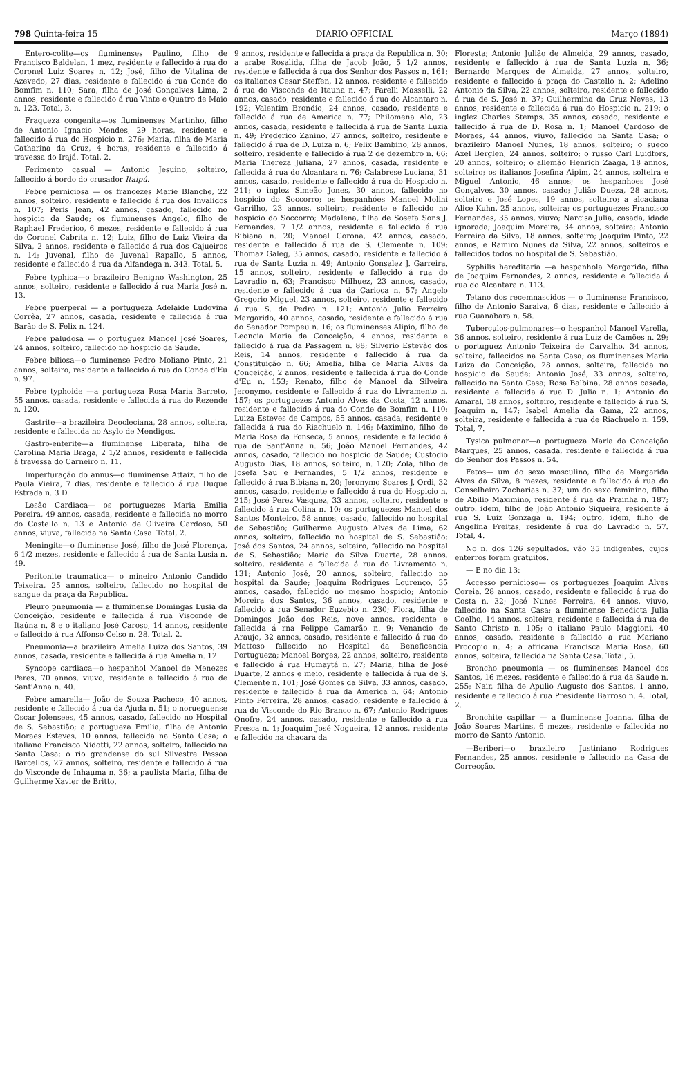798 Quinta-feira 15 DIARIO OFFICIAL Março (1894)
Entero-colite—os fluminenses Paulino, filho de Francisco Baldelan, 1 mez, residente e fallecido á rua do Coronel Luiz Soares n. 12; José, filho de Vitalina de Azevedo, 27 dias, residente e fallecido á rua Conde do Bomfim n. 110; Sara, filha de José Gonçalves Lima, 2 annos, residente e fallecido á rua Vinte e Quatro de Maio n. 123. Total, 3.
Fraqueza congenita—os fluminenses Martinho, filho de Antonio Ignacio Mendes, 29 horas, residente e fallecido á rua do Hospicio n. 276; Maria, filha de Maria Catharina da Cruz, 4 horas, residente e fallecido á travessa do Irajá. Total, 2.
Ferimento casual — Antonio Jesuino, solteiro, fallecido á bordo do crusador Itaipú.
Febre perniciosa — os francezes Marie Blanche, 22 annos, solteiro, residente e fallecido á rua dos Invalidos n. 107; Peris Jean, 42 annos, casado, fallecido no hospicio da Saude; os fluminenses Angelo, filho de Raphael Frederico, 6 mezes, residente e fallecido á rua do Coronel Cabrita n. 12; Luiz, filho de Luiz Vieira da Silva, 2 annos, residente e fallecido á rua dos Cajueiros n. 14; Juvenal, filho de Juvenal Rapallo, 5 annos, residente e fallecido á rua da Alfandega n. 343. Total, 5.
Febre typhica—o brazileiro Benigno Washington, 25 annos, solteiro, residente e fallecido á rua Maria José n. 13.
Febre puerperal — a portugueza Adelaide Ludovina Corrêa, 27 annos, casada, residente e fallecida á rua Barão de S. Felix n. 124.
Febre paludosa — o portuguez Manoel José Soares, 24 annos, solteiro, fallecido no hospicio da Saude.
Febre biliosa—o fluminense Pedro Moliano Pinto, 21 annos, solteiro, residente e fallecido á rua do Conde d'Eu n. 97.
Febre typhoide —a portugueza Rosa Maria Barreto, 55 annos, casada, residente e fallecida á rua do Rezende n. 120.
Gastrite—a brazileira Deocleciana, 28 annos, solteira, residente e fallecida no Asylo de Mendigos.
Gastro-enterite—a fluminense Liberata, filha de Carolina Maria Braga, 2 1/2 annos, residente e fallecida á travessa do Carneiro n. 11.
Imperfuração do annus—o fluminense Attaiz, filho de Paula Vieira, 7 dias, residente e fallecido á rua Duque Estrada n. 3 D.
Lesão Cardiaca— os portuguezes Maria Emilia Pereira, 49 annos, casada, residente e fallecida no morro do Castello n. 13 e Antonio de Oliveira Cardoso, 50 annos, viuva, fallecida na Santa Casa. Total, 2.
Meningite—o fluminense José, filho de José Florença, 6 1/2 mezes, residente e fallecido á rua de Santa Lusia n. 49.
Peritonite traumatica— o mineiro Antonio Candido Teixeira, 25 annos, solteiro, fallecido no hospital de sangue da praça da Republica.
Pleuro pneumonia — a fluminense Domingas Lusia da Conceição, residente e fallecida á rua Visconde de Itaúna n. 8 e o italiano José Caroso, 14 annos, residente e fallecido á rua Affonso Celso n. 28. Total, 2.
Pneumonia—a brazileira Amelia Luiza dos Santos, 39 annos, casada, residente e fallecida á rua Amelia n. 12.
Syncope cardiaca—o hespanhol Manoel de Menezes Peres, 70 annos, viuvo, residente e fallecido á rua de Sant'Anna n. 40.
Febre amarella— João de Souza Pacheco, 40 annos, residente e fallecido á rua da Ajuda n. 51; o norueguense Oscar Jolensees, 45 annos, casado, fallecido no Hospital de S. Sebastião; a portugueza Emilia, filha de Antonio Moraes Esteves, 10 annos, fallecida na Santa Casa; o italiano Francisco Nidotti, 22 annos, solteiro, fallecido na Santa Casa; o rio grandense do sul Silvestre Pessoa Barcellos, 27 annos, solteiro, residente e fallecido á rua do Visconde de Inhauma n. 36; a paulista Maria, filha de Guilherme Xavier de Britto,
9 annos, residente e fallecida á praça da Republica n. 30; a arabe Rosalida, filha de Jacob João, 5 1/2 annos, residente e fallecida á rua dos Senhor dos Passos n. 161; os italianos Cesar Steffen, 12 annos, residente e fallecido á rua do Visconde de Itauna n. 47; Farelli Masselli, 22 annos, casado, residente e fallecido á rua do Alcantaro n. 192; Valentim Brondio, 24 annos, casado, residente e fallecido á rua de America n. 77; Philomena Alo, 23 annos, casada, residente e fallecida á rua de Santa Luzia n. 49; Frederico Zanino, 27 annos, solteiro, residente e fallecido á rua de D. Luiza n. 6; Felix Bambino, 28 annos, solteiro, residente e fallecido á rua 2 de dezembro n. 66; Maria Thereza Juliana, 27 annos, casada, residente e fallecida á rua do Alcantara n. 76; Calabrese Luciana, 31 annos, casado, residente e fallecido á rua do Hospicio n. 211; o inglez Simeão Jones, 30 annos, fallecido no hospicio do Soccorro; os hespanhóes Manoel Molini Garrilho, 23 annos, solteiro, residente e fallecido no hospicio do Soccorro; Madalena, filha de Sosefa Sons J. Fernandes, 7 1/2 annos, residente e fallecida á rua Bibiana n. 20; Manoel Corona, 42 annos, casado, residente e fallecido á rua de S. Clemente n. 109; Thomaz Galeg, 35 annos, casado, residente e fallecido á rua de Santa Luzia n. 49; Antonio Gonsalez J. Garreira, 15 annos, solteiro, residente e fallecido á rua do Lavradio n. 63; Francisco Milhuez, 23 annos, casado, residente e fallecido á rua da Carioca n. 57; Angelo Gregorio Miguel, 23 annos, solteiro, residente e fallecido á rua S. de Pedro n. 121; Antonio Julio Ferreira Margarido, 40 annos, casado, residente e fallecido á rua do Senador Pompeu n. 16; os fluminenses Alipio, filho de Leoncia Maria da Conceição, 4 annos, residente e fallecido á rua da Passagem n. 88; Silverio Estevão dos Reis, 14 annos, residente e fallecido á rua da Constituição n. 66; Amelia, filha de Maria Alves da Conceição, 2 annos, residente e fallecida á rua do Conde d'Eu n. 153; Renato, filho de Manoel da Silveira Jeronymo, residente e fallecido á rua do Livramento n. 157; os portuguezes Antonio Alves da Costa, 12 annos, residente e fallecido á rua do Conde de Bomfim n. 110; Luiza Esteves de Campos, 55 annos, casada, residente e fallecida á rua do Riachuelo n. 146; Maximino, filho de Maria Rosa da Fonseca, 5 annos, residente e fallecido á rua de Sant'Anna n. 56; João Manoel Fernandes, 42 annos, casado, fallecido no hospicio da Saude; Custodio Augusto Dias, 18 annos, solteiro, n. 120; Zola, filho de Josefa Sau e Fernandes, 5 1/2 annos, residente e fallecido á rua Bibiana n. 20; Jeronymo Soares J. Ordi, 32 annos, casado, residente e fallecido á rua do Hospicio n. 215; José Perez Vasquez, 33 annos, solteiro, residente e fallecido á rua Colina n. 10; os portuguezes Manoel dos Santos Monteiro, 58 annos, casado, fallecido no hospital de Sebastião; Guilherme Augusto Alves de Lima, 62 annos, solteiro, fallecido no hospital de S. Sebastião; José dos Santos, 24 annos, solteiro, fallecido no hospital de S. Sebastião; Maria da Silva Duarte, 28 annos, solteira, residente e fallecida á rua do Livramento n. 131; Antonio José, 20 annos, solteiro, fallecido no hospital da Saude; Joaquim Rodrigues Lourenço, 35 annos, casado, fallecido no mesmo hospicio; Antonio Moreira dos Santos, 36 annos, casado, residente e fallecido á rua Senador Euzebio n. 230; Flora, filha de Domingos João dos Reis, nove annos, residente e fallecida á rna Felippe Camarão n. 9; Venancio de Araujo, 32 annos, casado, residente e fallecido á rua do Mattoso fallecido no Hospital da Beneficencia Portugueza; Manoel Borges, 22 annos, solteiro, residente e fallecido á rua Humaytá n. 27; Maria, filha de José Duarte, 2 annos e meio, residente e fallecida á rua de S. Clemente n. 101; José Gomes da Silva, 33 annos, casado, residente e fallecido á rua da America n. 64; Antonio Pinto Ferreira, 28 annos, casado, residente e fallecido á rua do Visconde do Rio Branco n. 67; Antonio Rodrigues Onofre, 24 annos, casado, residente e fallecido á rua Fresca n. 1; Joaquim José Nogueira, 12 annos, residente e fallecido na chacara da
Floresta; Antonio Julião de Almeida, 29 annos, casado, residente e fallecido á rua de Santa Luzia n. 36; Bernardo Marques de Almeida, 27 annos, solteiro, residente e fallecido á praça do Castello n. 2; Adelino Antonio da Silva, 22 annos, solteiro, residente e fallecido á rua de S. José n. 37; Guilhermina da Cruz Neves, 13 annos, residente e fallecida á rua do Hospicio n. 219; o inglez Charles Stemps, 35 annos, casado, residente e fallecido á rua de D. Rosa n. 1; Manoel Cardoso de Moraes, 44 annos, viuvo, fallecido na Santa Casa; o brazileiro Manoel Nunes, 18 annos, solteiro; o sueco Axel Berglen, 24 annos, solteiro; o russo Carl Luidfors, 20 annos, solteiro; o allemão Henrich Zaaga, 18 annos, solteiro; os italianos Josefina Aipim, 24 annos, solteira e Miguel Antonio, 46 annos; os hespanhoes José Gonçalves, 30 annos, casado; Julião Dueza, 28 annos, solteiro e José Lopes, 19 annos, solteiro; a alcaciana Alice Kuhn, 25 annos, solteira; os portuguezes Francisco Fernandes, 35 annos, viuvo; Narcisa Julia, casada, idade ignorada; Joaquim Moreira, 34 annos, solteira; Antonio Ferreira da Silva, 18 annos, solteiro; Joaquim Pinto, 22 annos, e Ramiro Nunes da Silva, 22 annos, solteiros e fallecidos todos no hospital de S. Sebastião.
Syphilis hereditaria —a hespanhola Margarida, filha de Joaquim Fernandes, 2 annos, residente e fallecida á rua do Alcantara n. 113.
Tetano dos recemnascidos — o fluminense Francisco, filho de Antonio Saraiva, 6 dias, residente e fallecido á rua Guanabara n. 58.
Tuberculos-pulmonares—o hespanhol Manoel Varella, 36 annos, solteiro, residente á rua Luiz de Camões n. 29; o portuguez Antonio Teixeira de Carvalho, 34 annos, solteiro, fallecidos na Santa Casa; os fluminenses Maria Luiza da Conceição, 28 annos, solteira, fallecida no hospicio da Saude; Antonio José, 33 annos, solteiro, fallecido na Santa Casa; Rosa Balbina, 28 annos casada, residente e fallecida á rua D. Julia n. 1; Antonio do Amaral, 18 annos, solteiro, residente e fallecido á rua S. Joaquim n. 147; Isabel Amelia da Gama, 22 annos, solteira, residente e fallecida á rua de Riachuelo n. 159. Total, 7.
Tysica pulmonar—a portugueza Maria da Conceição Marques, 25 annos, casada, residente e fallecida á rua do Senhor dos Passos n. 54.
Fetos— um do sexo masculino, filho de Margarida Alves da Silva, 8 mezes, residente e fallecido á rua do Conselheiro Zacharias n. 37; um do sexo feminino, filho de Abilio Maximino, residente á rua da Prainha n. 187; outro. idem, filho de João Antonio Siqueira, residente á rua S. Luiz Gonzaga n. 194; outro, idem, filho de Angelina Freitas, residente á rua do Lavradio n. 57. Total, 4.
No n. dos 126 sepultados. vão 35 indigentes, cujos enterros foram gratuitos.
— E no dia 13:
Accesso pernicioso— os portuguezes Joaquim Alves Coreia, 28 annos, casado, residente e fallecido á rua do Costa n. 32; José Nunes Ferreira, 64 annos, viuvo, fallecido na Santa Casa; a fluminense Benedicta Julia Coelho, 14 annos, solteira, residente e fallecida á rua de Santo Christo n. 105; o italiano Paulo Maggioni, 40 annos, casado, residente e fallecido a rua Mariano Procopio n. 4; a africana Francisca Maria Rosa, 60 annos, solteira, fallecida na Santa Casa. Total, 5.
Broncho pneumonia — os fluminenses Manoel dos Santos, 16 mezes, residente e fallecido á rua da Saude n. 255; Nair, filha de Apulio Augusto dos Santos, 1 anno, residente e fallecido á rua Presidente Barroso n. 4. Total, 2.
Bronchite capillar — a fluminense Joanna, filha de João Soares Martins, 6 mezes, residente e fallecida no morro de Santo Antonio.
—Beriberi—o brazileiro Justiniano Rodrigues Fernandes, 25 annos, residente e fallecido na Casa de Correcção.